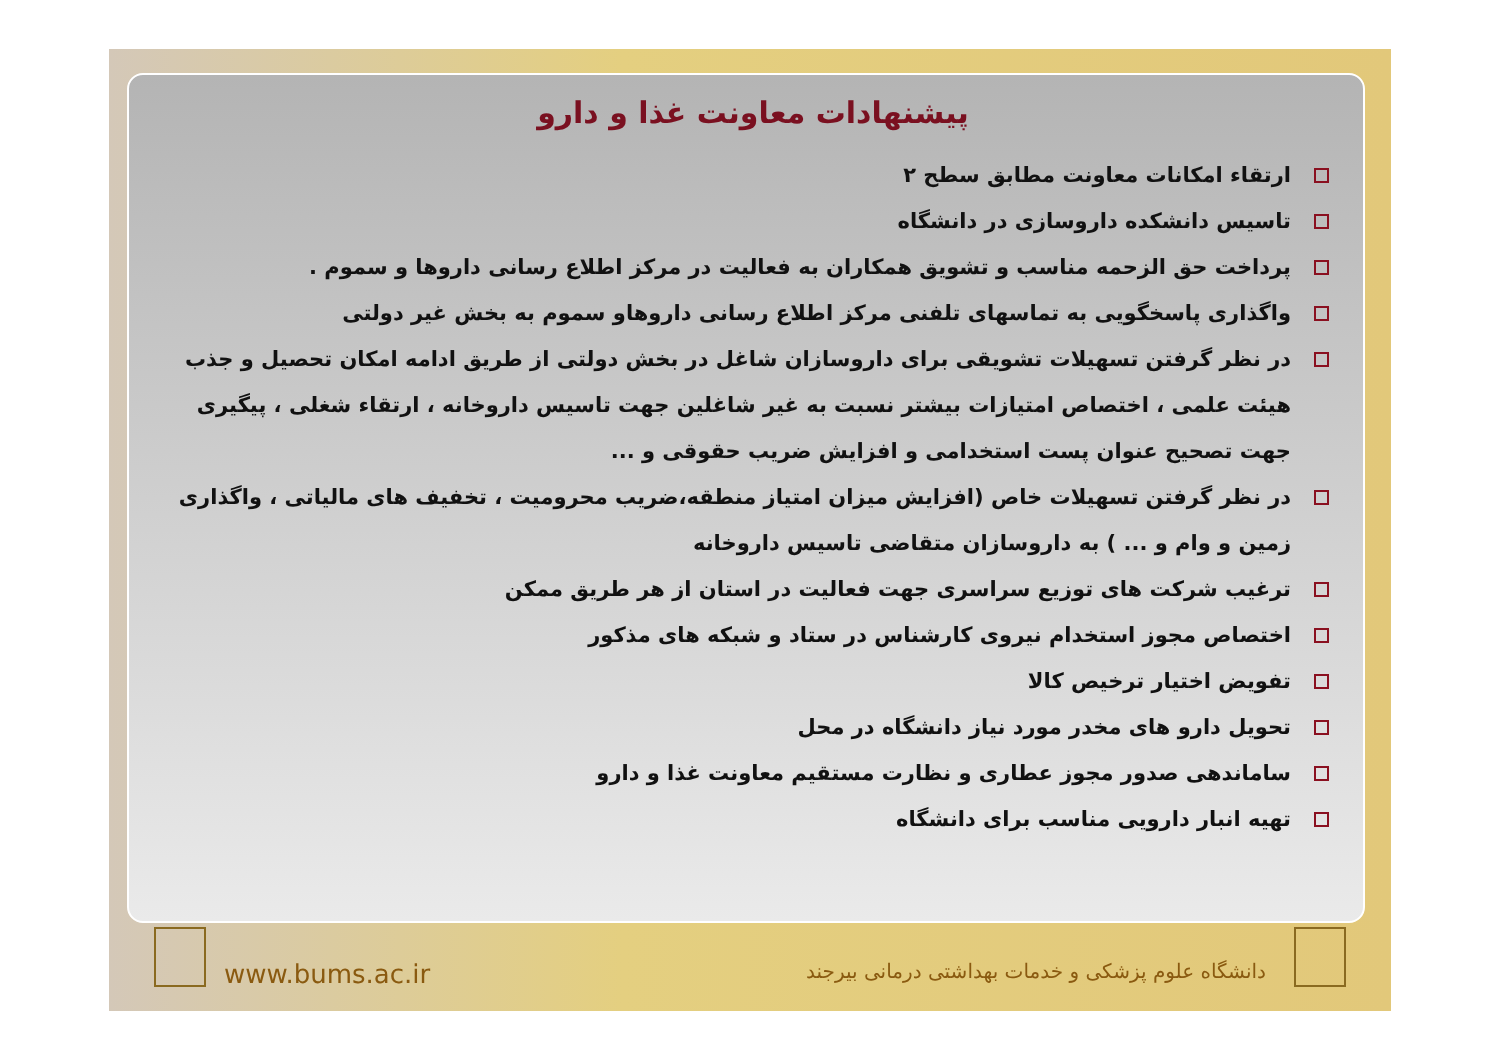پیشنهادات معاونت غذا و دارو
ارتقاء امکانات معاونت مطابق سطح ۲
تاسیس دانشکده داروسازی در دانشگاه
پرداخت حق الزحمه مناسب و تشویق همکاران به فعالیت در مرکز اطلاع رسانی داروها و سموم .
واگذاری پاسخگویی به تماسهای تلفنی مرکز اطلاع رسانی داروهاو سموم به بخش غیر دولتی
در نظر گرفتن تسهیلات تشویقی برای داروسازان شاغل در بخش دولتی از طریق ادامه امکان تحصیل و جذب هیئت علمی ، اختصاص امتیازات بیشتر نسبت به غیر شاغلین جهت تاسیس داروخانه ، ارتقاء شغلی ، پیگیری جهت تصحیح عنوان پست استخدامی و افزایش ضریب حقوقی و ...
در نظر گرفتن تسهیلات خاص (افزایش میزان امتیاز منطقه،ضریب محرومیت ، تخفیف های مالیاتی ، واگذاری زمین و وام و ... ) به داروسازان متقاضی تاسیس داروخانه
ترغیب شرکت های توزیع سراسری جهت فعالیت در استان از هر طریق ممکن
اختصاص مجوز استخدام نیروی کارشناس در ستاد و شبکه های مذکور
تفویض اختیار ترخیص کالا
تحویل دارو های مخدر مورد نیاز دانشگاه در محل
ساماندهی صدور مجوز عطاری و نظارت مستقیم معاونت غذا و دارو
تهیه انبار دارویی مناسب برای دانشگاه
www.bums.ac.ir
دانشگاه علوم پزشکی و خدمات بهداشتی درمانی بیرجند